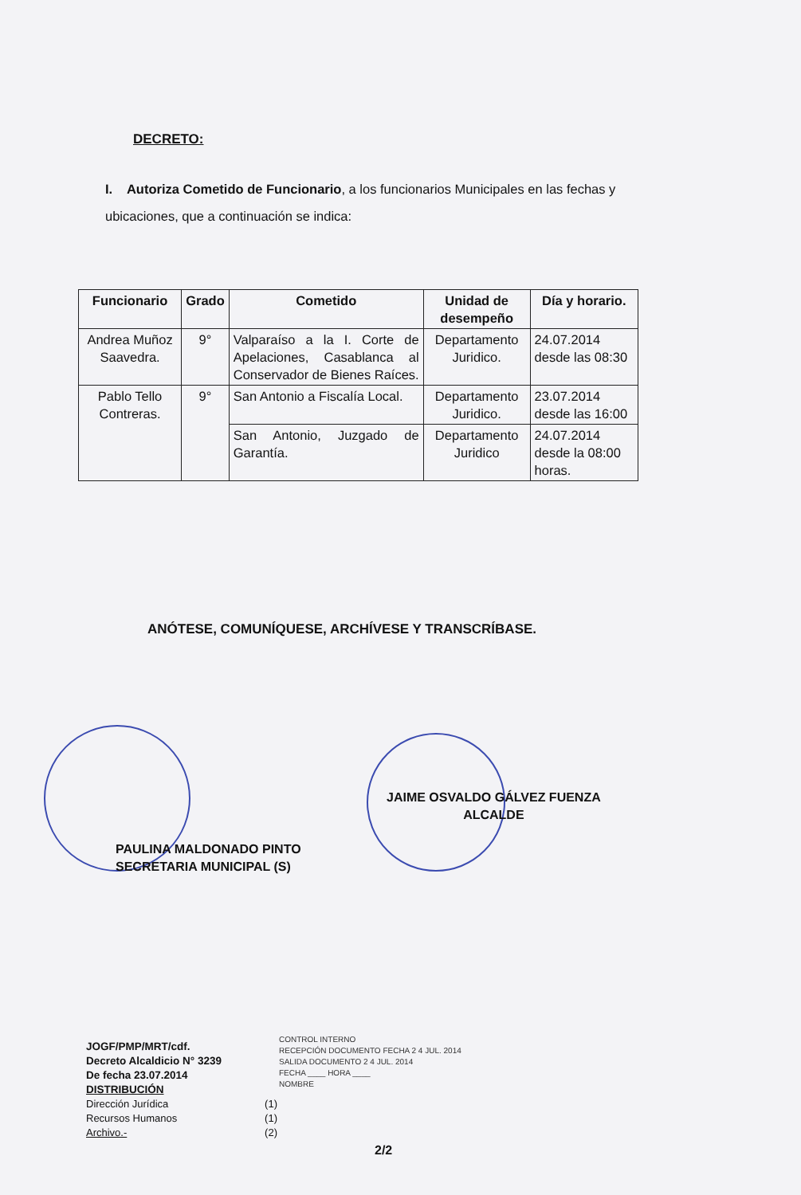DECRETO:
I. Autoriza Cometido de Funcionario, a los funcionarios Municipales en las fechas y ubicaciones, que a continuación se indica:
| Funcionario | Grado | Cometido | Unidad de desempeño | Día y horario. |
| --- | --- | --- | --- | --- |
| Andrea Muñoz Saavedra. | 9° | Valparaíso a la I. Corte de Apelaciones, Casablanca al Conservador de Bienes Raíces. | Departamento Juridico. | 24.07.2014 desde las 08:30 |
| Pablo Tello Contreras. | 9° | San Antonio a Fiscalía Local. | Departamento Juridico. | 23.07.2014 desde las 16:00 |
| | | San Antonio, Juzgado de Garantía. | Departamento Juridico | 24.07.2014 desde la 08:00 horas. |
ANÓTESE, COMUNÍQUESE, ARCHÍVESE Y TRANSCRÍBASE.
JAIME OSVALDO GÁLVEZ FUENZA
ALCALDE
PAULINA MALDONADO PINTO
SECRETARIA MUNICIPAL (S)
JOGF/PMP/MRT/cdf.
Decreto Alcaldicio N° 3239
De fecha 23.07.2014
DISTRIBUCIÓN
Dirección Jurídica (1)
Recursos Humanos (1)
Archivo.- (2)
CONTROL INTERNO
RECEPCIÓN DOCUMENTO FECHA 2 4 JUL. 2014
SALIDA DOCUMENTO 2 4 JUL. 2014
FECHA ____ HORA ____
NOMBRE
2/2